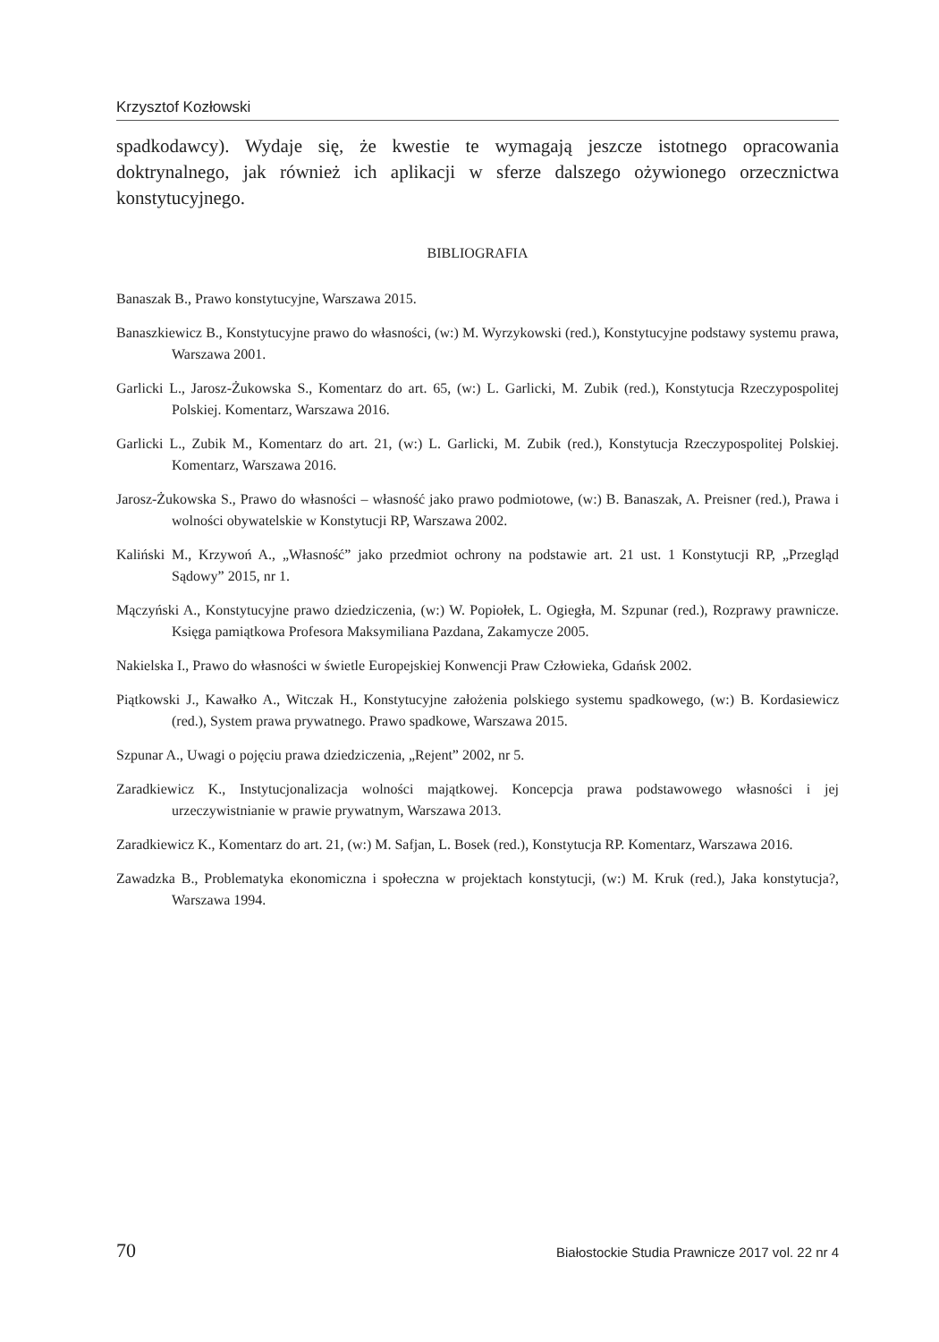Krzysztof Kozłowski
spadkodawcy). Wydaje się, że kwestie te wymagają jeszcze istotnego opracowania doktrynalnego, jak również ich aplikacji w sferze dalszego ożywionego orzecznictwa konstytucyjnego.
BIBLIOGRAFIA
Banaszak B., Prawo konstytucyjne, Warszawa 2015.
Banaszkiewicz B., Konstytucyjne prawo do własności, (w:) M. Wyrzykowski (red.), Konstytucyjne podstawy systemu prawa, Warszawa 2001.
Garlicki L., Jarosz-Żukowska S., Komentarz do art. 65, (w:) L. Garlicki, M. Zubik (red.), Konstytucja Rzeczypospolitej Polskiej. Komentarz, Warszawa 2016.
Garlicki L., Zubik M., Komentarz do art. 21, (w:) L. Garlicki, M. Zubik (red.), Konstytucja Rzeczypospolitej Polskiej. Komentarz, Warszawa 2016.
Jarosz-Żukowska S., Prawo do własności – własność jako prawo podmiotowe, (w:) B. Banaszak, A. Preisner (red.), Prawa i wolności obywatelskie w Konstytucji RP, Warszawa 2002.
Kaliński M., Krzywoń A., „Własność” jako przedmiot ochrony na podstawie art. 21 ust. 1 Konstytucji RP, „Przegląd Sądowy” 2015, nr 1.
Mączyński A., Konstytucyjne prawo dziedziczenia, (w:) W. Popiołek, L. Ogiegła, M. Szpunar (red.), Rozprawy prawnicze. Księga pamiątkowa Profesora Maksymiliana Pazdana, Zakamycze 2005.
Nakielska I., Prawo do własności w świetle Europejskiej Konwencji Praw Człowieka, Gdańsk 2002.
Piątkowski J., Kawałko A., Witczak H., Konstytucyjne założenia polskiego systemu spadkowego, (w:) B. Kordasiewicz (red.), System prawa prywatnego. Prawo spadkowe, Warszawa 2015.
Szpunar A., Uwagi o pojęciu prawa dziedziczenia, „Rejent” 2002, nr 5.
Zaradkiewicz K., Instytucjonalizacja wolności majątkowej. Koncepcja prawa podstawowego własności i jej urzeczywistnianie w prawie prywatnym, Warszawa 2013.
Zaradkiewicz K., Komentarz do art. 21, (w:) M. Safjan, L. Bosek (red.), Konstytucja RP. Komentarz, Warszawa 2016.
Zawadzka B., Problematyka ekonomiczna i społeczna w projektach konstytucji, (w:) M. Kruk (red.), Jaka konstytucja?, Warszawa 1994.
70 Białostockie Studia Prawnicze 2017 vol. 22 nr 4